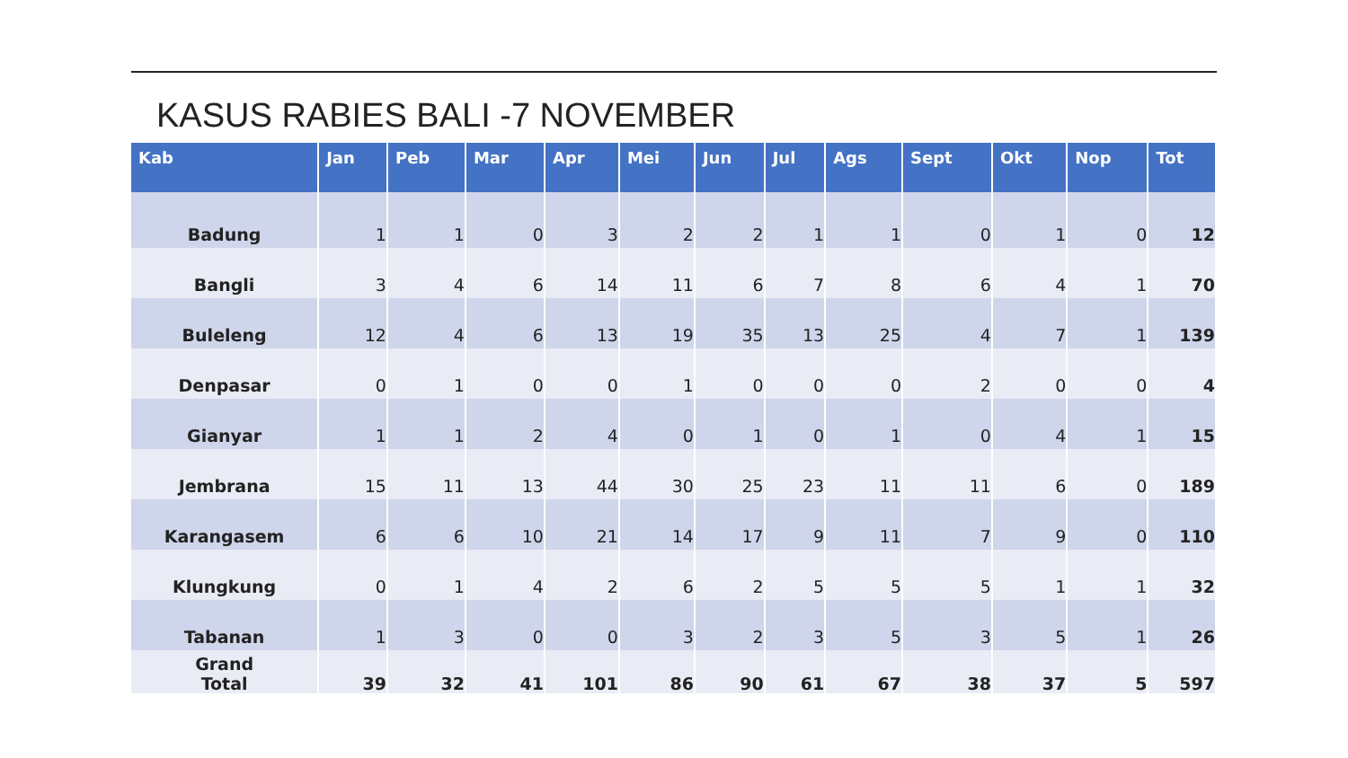KASUS RABIES BALI -7 NOVEMBER
| Kab | Jan | Peb | Mar | Apr | Mei | Jun | Jul | Ags | Sept | Okt | Nop | Tot |
| --- | --- | --- | --- | --- | --- | --- | --- | --- | --- | --- | --- | --- |
| Badung | 1 | 1 | 0 | 3 | 2 | 2 | 1 | 1 | 0 | 1 | 0 | 12 |
| Bangli | 3 | 4 | 6 | 14 | 11 | 6 | 7 | 8 | 6 | 4 | 1 | 70 |
| Buleleng | 12 | 4 | 6 | 13 | 19 | 35 | 13 | 25 | 4 | 7 | 1 | 139 |
| Denpasar | 0 | 1 | 0 | 0 | 1 | 0 | 0 | 0 | 2 | 0 | 0 | 4 |
| Gianyar | 1 | 1 | 2 | 4 | 0 | 1 | 0 | 1 | 0 | 4 | 1 | 15 |
| Jembrana | 15 | 11 | 13 | 44 | 30 | 25 | 23 | 11 | 11 | 6 | 0 | 189 |
| Karangasem | 6 | 6 | 10 | 21 | 14 | 17 | 9 | 11 | 7 | 9 | 0 | 110 |
| Klungkung | 0 | 1 | 4 | 2 | 6 | 2 | 5 | 5 | 5 | 1 | 1 | 32 |
| Tabanan | 1 | 3 | 0 | 0 | 3 | 2 | 3 | 5 | 3 | 5 | 1 | 26 |
| Grand Total | 39 | 32 | 41 | 101 | 86 | 90 | 61 | 67 | 38 | 37 | 5 | 597 |